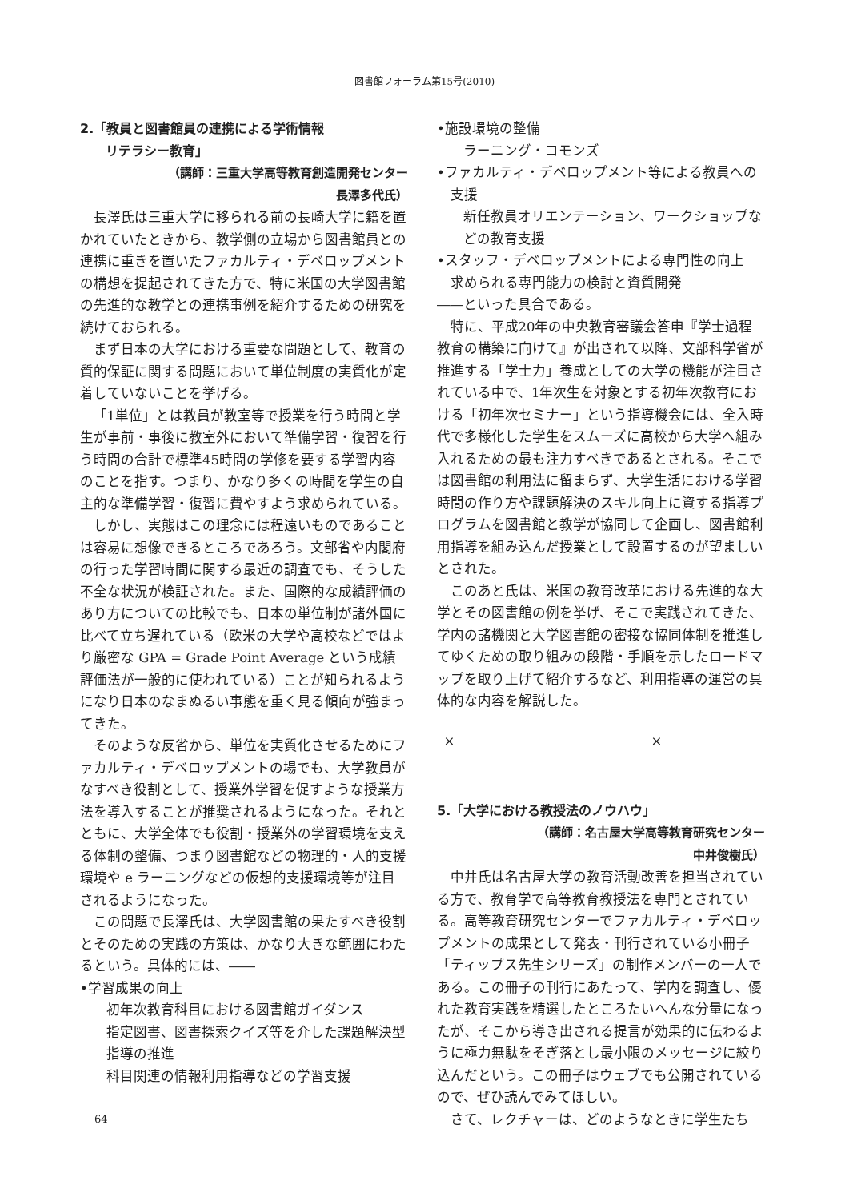図書館フォーラム第15号(2010)
2.「教員と図書館員の連携による学術情報
　　リテラシー教育」
（講師：三重大学高等教育創造開発センター
長澤多代氏）
長澤氏は三重大学に移られる前の長崎大学に籍を置かれていたときから、教学側の立場から図書館員との連携に重きを置いたファカルティ・デベロップメントの構想を提起されてきた方で、特に米国の大学図書館の先進的な教学との連携事例を紹介するための研究を続けておられる。
まず日本の大学における重要な問題として、教育の質的保証に関する問題において単位制度の実質化が定着していないことを挙げる。
「1単位」とは教員が教室等で授業を行う時間と学生が事前・事後に教室外において準備学習・復習を行う時間の合計で標準45時間の学修を要する学習内容のことを指す。つまり、かなり多くの時間を学生の自主的な準備学習・復習に費やすよう求められている。
しかし、実態はこの理念には程遠いものであることは容易に想像できるところであろう。文部省や内閣府の行った学習時間に関する最近の調査でも、そうした不全な状況が検証された。また、国際的な成績評価のあり方についての比較でも、日本の単位制が諸外国に比べて立ち遅れている（欧米の大学や高校などではより厳密な GPA = Grade Point Average という成績評価法が一般的に使われている）ことが知られるようになり日本のなまぬるい事態を重く見る傾向が強まってきた。
そのような反省から、単位を実質化させるためにファカルティ・デベロップメントの場でも、大学教員がなすべき役割として、授業外学習を促すような授業方法を導入することが推奨されるようになった。それとともに、大学全体でも役割・授業外の学習環境を支える体制の整備、つまり図書館などの物理的・人的支援環境や e ラーニングなどの仮想的支援環境等が注目されるようになった。
この問題で長澤氏は、大学図書館の果たすべき役割とそのための実践の方策は、かなり大きな範囲にわたるという。具体的には、――
•学習成果の向上
初年次教育科目における図書館ガイダンス
指定図書、図書探索クイズ等を介した課題解決型指導の推進
科目関連の情報利用指導などの学習支援
•施設環境の整備
ラーニング・コモンズ
•ファカルティ・デベロップメント等による教員への支援
新任教員オリエンテーション、ワークショップなどの教育支援
•スタッフ・デベロップメントによる専門性の向上
求められる専門能力の検討と資質開発
――といった具合である。
特に、平成20年の中央教育審議会答申『学士過程教育の構築に向けて』が出されて以降、文部科学省が推進する「学士力」養成としての大学の機能が注目されている中で、1年次生を対象とする初年次教育における「初年次セミナー」という指導機会には、全入時代で多様化した学生をスムーズに高校から大学へ組み入れるための最も注力すべきであるとされる。そこでは図書館の利用法に留まらず、大学生活における学習時間の作り方や課題解決のスキル向上に資する指導プログラムを図書館と教学が協同して企画し、図書館利用指導を組み込んだ授業として設置するのが望ましいとされた。
このあと氏は、米国の教育改革における先進的な大学とその図書館の例を挙げ、そこで実践されてきた、学内の諸機関と大学図書館の密接な協同体制を推進してゆくための取り組みの段階・手順を示したロードマップを取り上げて紹介するなど、利用指導の運営の具体的な内容を解説した。
× ×
5.「大学における教授法のノウハウ」
（講師：名古屋大学高等教育研究センター
中井俊樹氏）
中井氏は名古屋大学の教育活動改善を担当されている方で、教育学で高等教育教授法を専門とされている。高等教育研究センターでファカルティ・デベロップメントの成果として発表・刊行されている小冊子「ティップス先生シリーズ」の制作メンバーの一人である。この冊子の刊行にあたって、学内を調査し、優れた教育実践を精選したところたいへんな分量になったが、そこから導き出される提言が効果的に伝わるように極力無駄をそぎ落とし最小限のメッセージに絞り込んだという。この冊子はウェブでも公開されているので、ぜひ読んでみてほしい。
さて、レクチャーは、どのようなときに学生たち
64